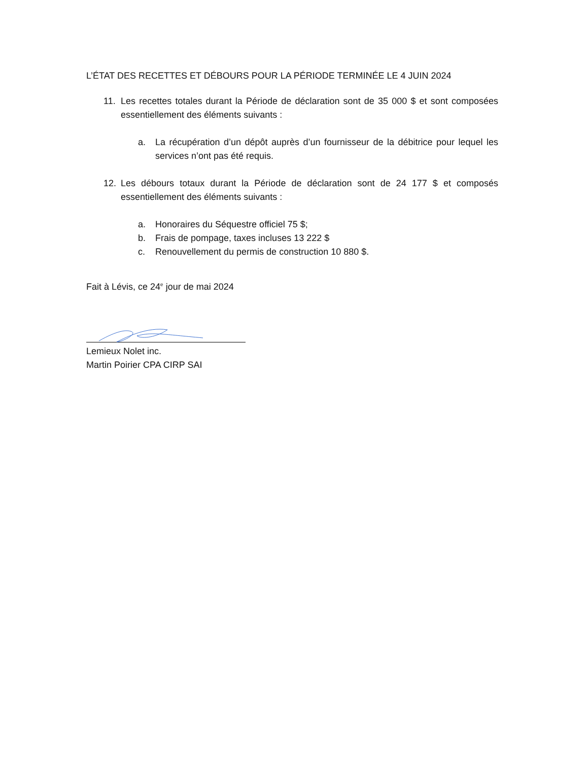L’ÉTAT DES RECETTES ET DÉBOURS POUR LA PÉRIODE TERMINÉE LE 4 JUIN 2024
11. Les recettes totales durant la Période de déclaration sont de 35 000 $ et sont composées essentiellement des éléments suivants :
a. La récupération d’un dépôt auprès d’un fournisseur de la débitrice pour lequel les services n’ont pas été requis.
12. Les débours totaux durant la Période de déclaration sont de 24 177 $ et composés essentiellement des éléments suivants :
a. Honoraires du Séquestre officiel 75 $;
b. Frais de pompage, taxes incluses 13 222 $
c. Renouvellement du permis de construction 10 880 $.
Fait à Lévis, ce 24<sup>e</sup> jour de mai 2024
Lemieux Nolet inc.
Martin Poirier CPA CIRP SAI